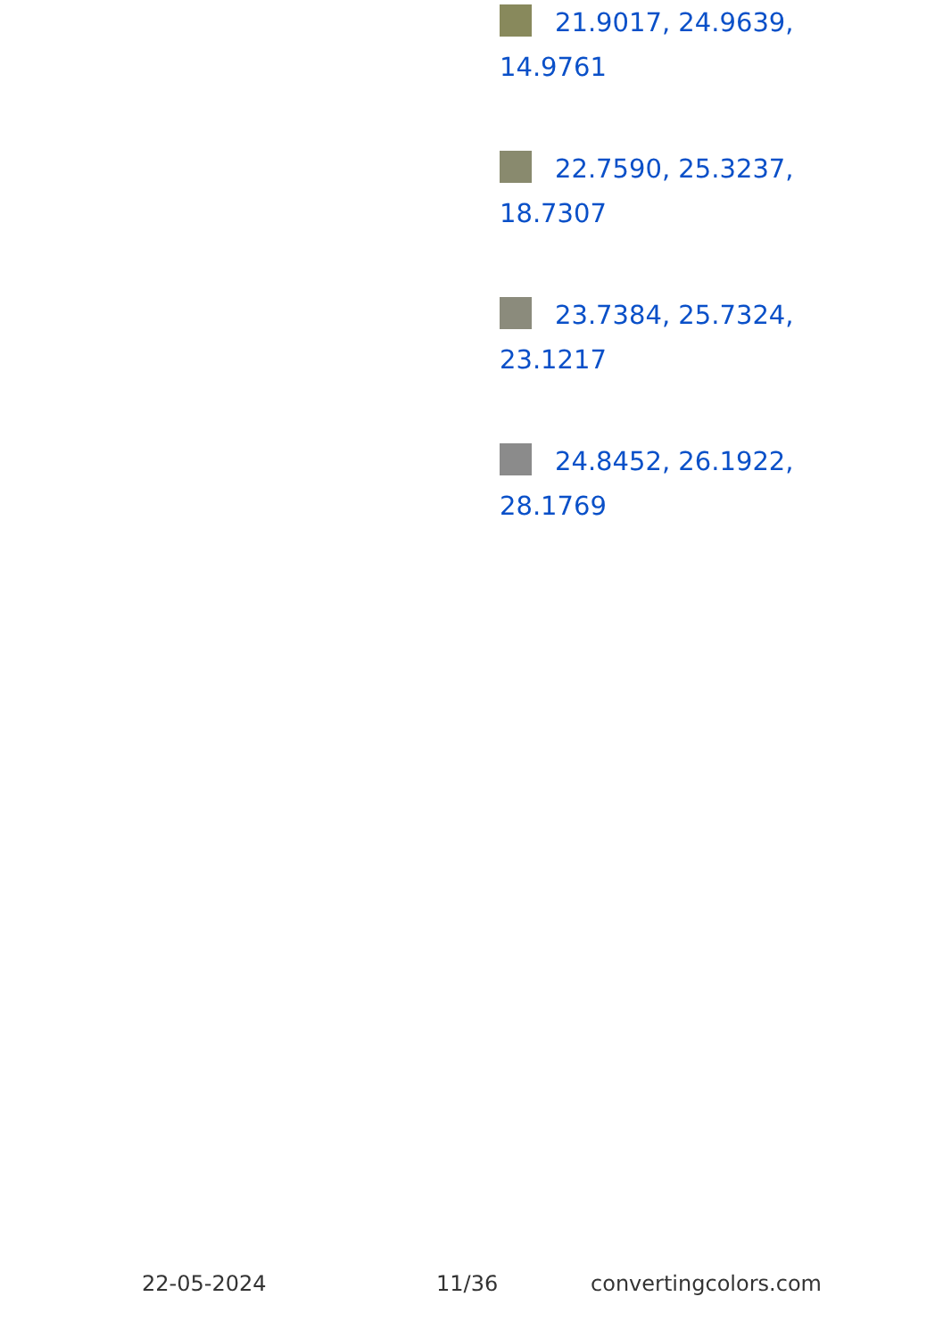21.9017, 24.9639, 14.9761
22.7590, 25.3237, 18.7307
23.7384, 25.7324, 23.1217
24.8452, 26.1922, 28.1769
22-05-2024 11/36 convertingcolors.com